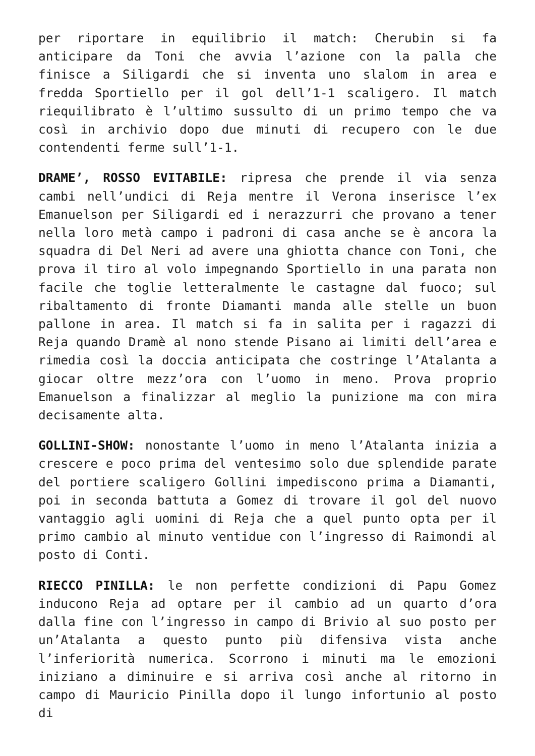per riportare in equilibrio il match: Cherubin si fa anticipare da Toni che avvia l’azione con la palla che finisce a Siligardi che si inventa uno slalom in area e fredda Sportiello per il gol dell’1-1 scaligero. Il match riequilibrato è l’ultimo sussulto di un primo tempo che va così in archivio dopo due minuti di recupero con le due contendenti ferme sull’1-1.
DRAME’, ROSSO EVITABILE: ripresa che prende il via senza cambi nell’undici di Reja mentre il Verona inserisce l’ex Emanuelson per Siligardi ed i nerazzurri che provano a tener nella loro metà campo i padroni di casa anche se è ancora la squadra di Del Neri ad avere una ghiotta chance con Toni, che prova il tiro al volo impegnando Sportiello in una parata non facile che toglie letteralmente le castagne dal fuoco; sul ribaltamento di fronte Diamanti manda alle stelle un buon pallone in area. Il match si fa in salita per i ragazzi di Reja quando Dramè al nono stende Pisano ai limiti dell’area e rimedia così la doccia anticipata che costringe l’Atalanta a giocar oltre mezz’ora con l’uomo in meno. Prova proprio Emanuelson a finalizzar al meglio la punizione ma con mira decisamente alta.
GOLLINI-SHOW: nonostante l’uomo in meno l’Atalanta inizia a crescere e poco prima del ventesimo solo due splendide parate del portiere scaligero Gollini impediscono prima a Diamanti, poi in seconda battuta a Gomez di trovare il gol del nuovo vantaggio agli uomini di Reja che a quel punto opta per il primo cambio al minuto ventidue con l’ingresso di Raimondi al posto di Conti.
RIECCO PINILLA: le non perfette condizioni di Papu Gomez inducono Reja ad optare per il cambio ad un quarto d’ora dalla fine con l’ingresso in campo di Brivio al suo posto per un’Atalanta a questo punto più difensiva vista anche l’inferiorità numerica. Scorrono i minuti ma le emozioni iniziano a diminuire e si arriva così anche al ritorno in campo di Mauricio Pinilla dopo il lungo infortunio al posto di